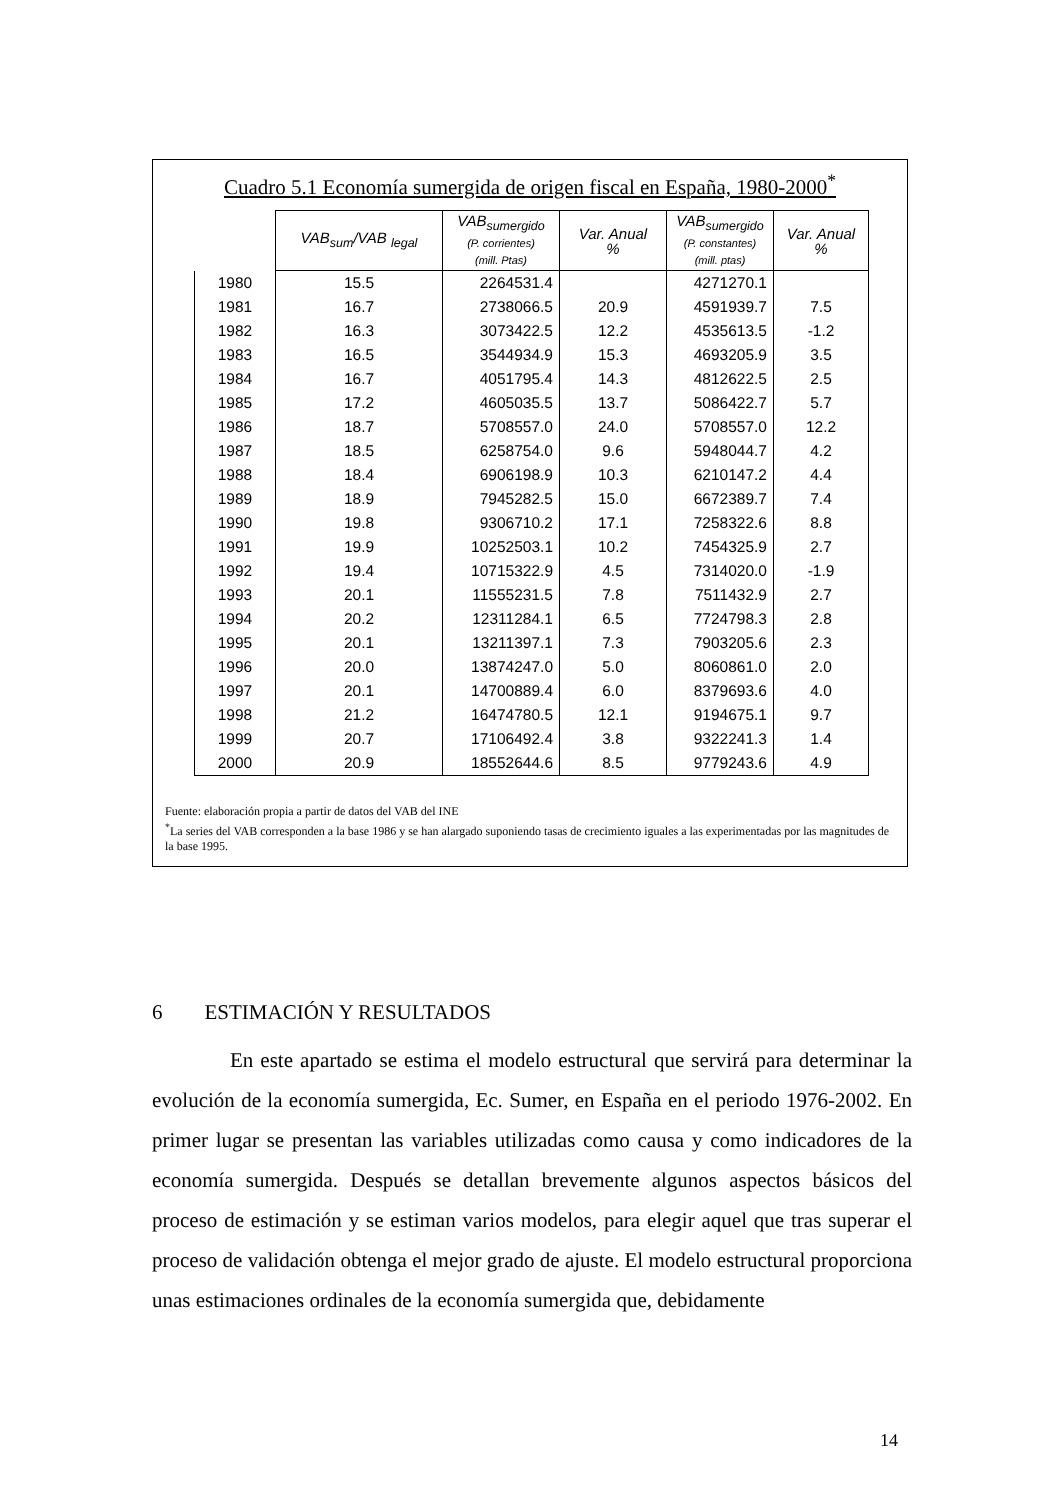Cuadro 5.1 Economía sumergida de origen fiscal en España, 1980-2000<sup>*</sup>
| | VAB<sub>sum</sub>/VAB <sub>legal</sub> | VAB<sub>sumergido</sub> (P. corrientes) (mill. Ptas) | Var. Anual % | VAB<sub>sumergido</sub> (P. constantes) (mill. ptas) | Var. Anual % |
| --- | --- | --- | --- | --- | --- |
| 1980 | 15.5 | 2264531.4 | | 4271270.1 | |
| 1981 | 16.7 | 2738066.5 | 20.9 | 4591939.7 | 7.5 |
| 1982 | 16.3 | 3073422.5 | 12.2 | 4535613.5 | -1.2 |
| 1983 | 16.5 | 3544934.9 | 15.3 | 4693205.9 | 3.5 |
| 1984 | 16.7 | 4051795.4 | 14.3 | 4812622.5 | 2.5 |
| 1985 | 17.2 | 4605035.5 | 13.7 | 5086422.7 | 5.7 |
| 1986 | 18.7 | 5708557.0 | 24.0 | 5708557.0 | 12.2 |
| 1987 | 18.5 | 6258754.0 | 9.6 | 5948044.7 | 4.2 |
| 1988 | 18.4 | 6906198.9 | 10.3 | 6210147.2 | 4.4 |
| 1989 | 18.9 | 7945282.5 | 15.0 | 6672389.7 | 7.4 |
| 1990 | 19.8 | 9306710.2 | 17.1 | 7258322.6 | 8.8 |
| 1991 | 19.9 | 10252503.1 | 10.2 | 7454325.9 | 2.7 |
| 1992 | 19.4 | 10715322.9 | 4.5 | 7314020.0 | -1.9 |
| 1993 | 20.1 | 11555231.5 | 7.8 | 7511432.9 | 2.7 |
| 1994 | 20.2 | 12311284.1 | 6.5 | 7724798.3 | 2.8 |
| 1995 | 20.1 | 13211397.1 | 7.3 | 7903205.6 | 2.3 |
| 1996 | 20.0 | 13874247.0 | 5.0 | 8060861.0 | 2.0 |
| 1997 | 20.1 | 14700889.4 | 6.0 | 8379693.6 | 4.0 |
| 1998 | 21.2 | 16474780.5 | 12.1 | 9194675.1 | 9.7 |
| 1999 | 20.7 | 17106492.4 | 3.8 | 9322241.3 | 1.4 |
| 2000 | 20.9 | 18552644.6 | 8.5 | 9779243.6 | 4.9 |
Fuente: elaboración propia a partir de datos del VAB del INE
<sup>*</sup> La series del VAB corresponden a la base 1986 y se han alargado suponiendo tasas de crecimiento iguales a las experimentadas por las magnitudes de la base 1995.
6 ESTIMACIÓN Y RESULTADOS
En este apartado se estima el modelo estructural que servirá para determinar la evolución de la economía sumergida, Ec. Sumer, en España en el periodo 1976-2002. En primer lugar se presentan las variables utilizadas como causa y como indicadores de la economía sumergida. Después se detallan brevemente algunos aspectos básicos del proceso de estimación y se estiman varios modelos, para elegir aquel que tras superar el proceso de validación obtenga el mejor grado de ajuste. El modelo estructural proporciona unas estimaciones ordinales de la economía sumergida que, debidamente
14